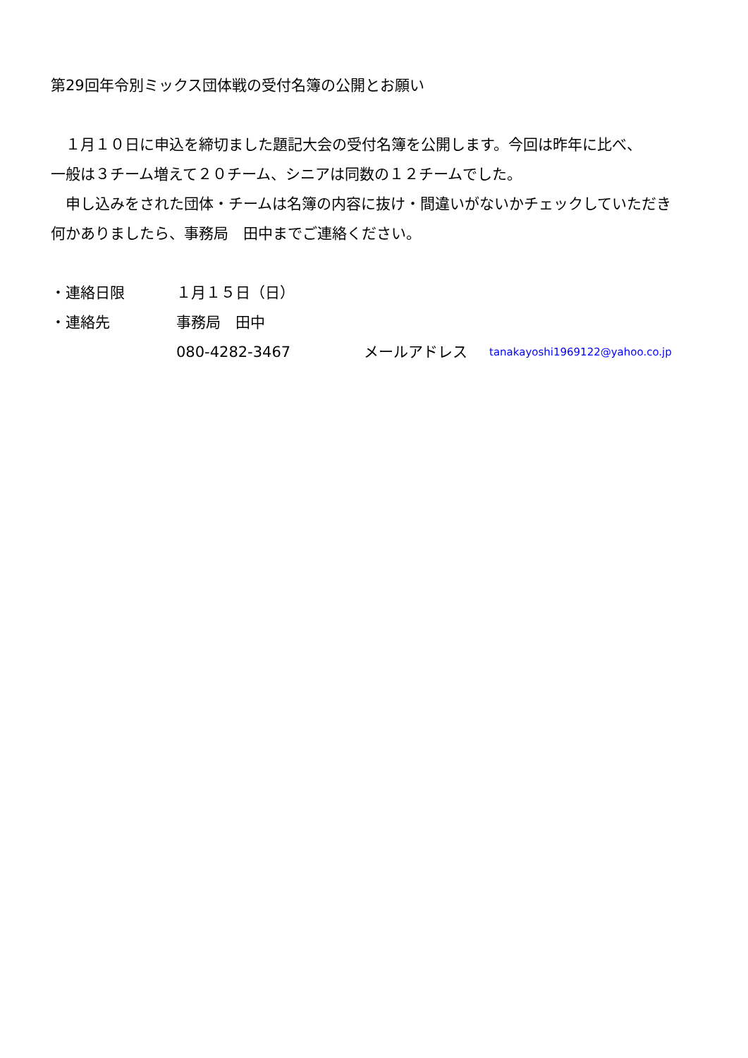第29回年令別ミックス団体戦の受付名簿の公開とお願い
　１月１０日に申込を締切ました題記大会の受付名簿を公開します。今回は昨年に比べ、
一般は３チーム増えて２０チーム、シニアは同数の１２チームでした。
　申し込みをされた団体・チームは名簿の内容に抜け・間違いがないかチェックしていただき
何かありましたら、事務局　田中までご連絡ください。
・連絡日限 １月１５日（日）
・連絡先 事務局　田中
080-4282-3467 メールアドレス tanakayoshi1969122@yahoo.co.jp